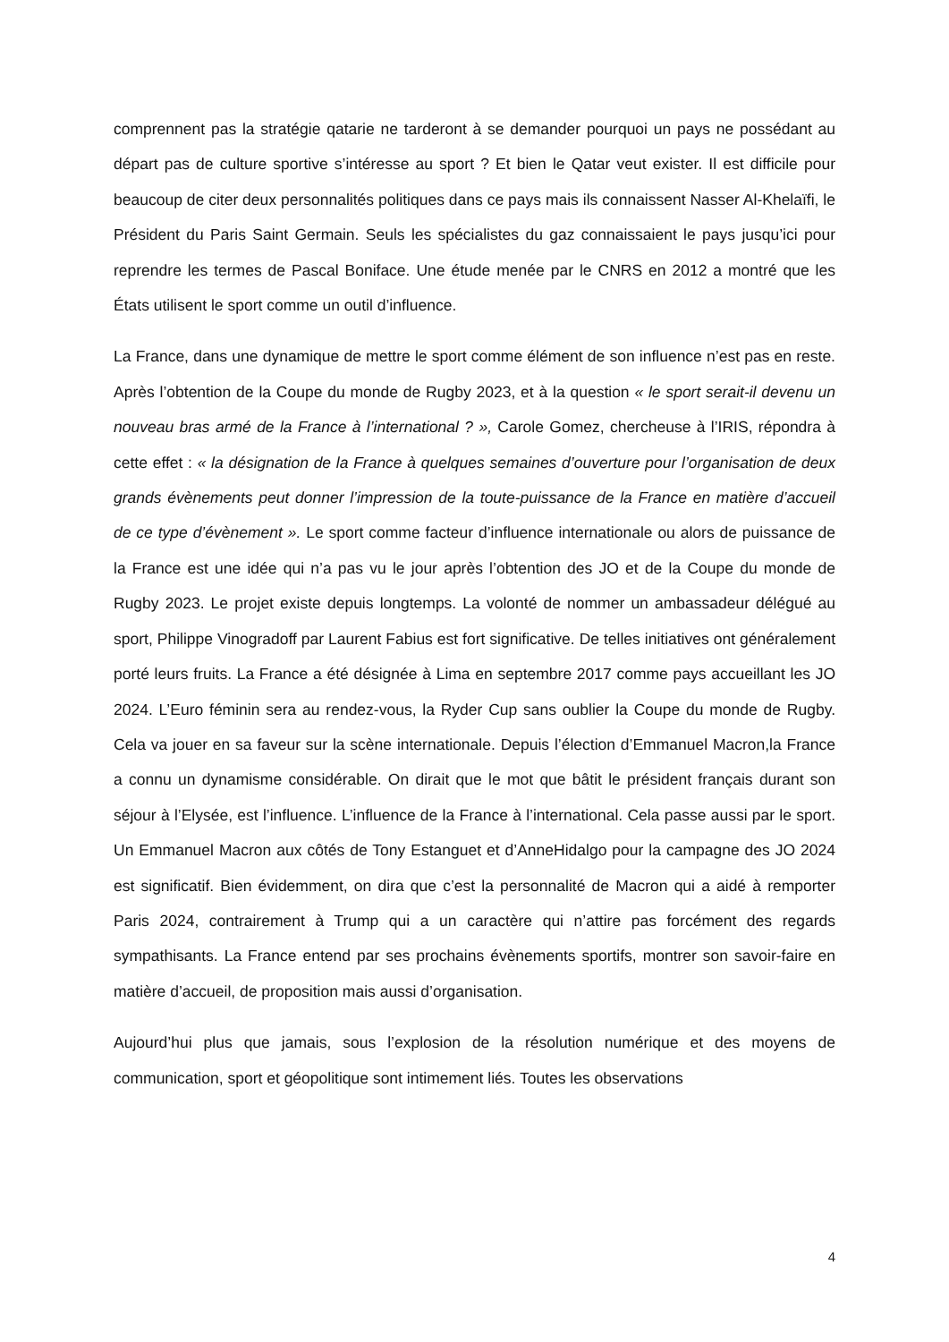comprennent pas la stratégie qatarie ne tarderont à se demander pourquoi un pays ne possédant au départ pas de culture sportive s’intéresse au sport ? Et bien le Qatar veut exister. Il est difficile pour beaucoup de citer deux personnalités politiques dans ce pays mais ils connaissent Nasser Al-Khelaïfi, le Président du Paris Saint Germain. Seuls les spécialistes du gaz connaissaient le pays jusqu’ici pour reprendre les termes de Pascal Boniface. Une étude menée par le CNRS en 2012 a montré que les États utilisent le sport comme un outil d’influence.
La France, dans une dynamique de mettre le sport comme élément de son influence n’est pas en reste. Après l’obtention de la Coupe du monde de Rugby 2023, et à la question « le sport serait-il devenu un nouveau bras armé de la France à l’international ? », Carole Gomez, chercheuse à l’IRIS, répondra à cette effet : « la désignation de la France à quelques semaines d’ouverture pour l’organisation de deux grands évènements peut donner l’impression de la toute-puissance de la France en matière d’accueil de ce type d’évènement ». Le sport comme facteur d’influence internationale ou alors de puissance de la France est une idée qui n’a pas vu le jour après l’obtention des JO et de la Coupe du monde de Rugby 2023. Le projet existe depuis longtemps. La volonté de nommer un ambassadeur délégué au sport, Philippe Vinogradoff par Laurent Fabius est fort significative. De telles initiatives ont généralement porté leurs fruits. La France a été désignée à Lima en septembre 2017 comme pays accueillant les JO 2024. L’Euro féminin sera au rendez-vous, la Ryder Cup sans oublier la Coupe du monde de Rugby. Cela va jouer en sa faveur sur la scène internationale. Depuis l’élection d’Emmanuel Macron,la France a connu un dynamisme considérable. On dirait que le mot que bâtit le président français durant son séjour à l’Elysée, est l’influence. L’influence de la France à l’international. Cela passe aussi par le sport. Un Emmanuel Macron aux côtés de Tony Estanguet et d’AnneHidalgo pour la campagne des JO 2024 est significatif. Bien évidemment, on dira que c’est la personnalité de Macron qui a aidé à remporter Paris 2024, contrairement à Trump qui a un caractère qui n’attire pas forcément des regards sympathisants. La France entend par ses prochains évènements sportifs, montrer son savoir-faire en matière d’accueil, de proposition mais aussi d’organisation.
Aujourd’hui plus que jamais, sous l’explosion de la résolution numérique et des moyens de communication, sport et géopolitique sont intimement liés. Toutes les observations
4